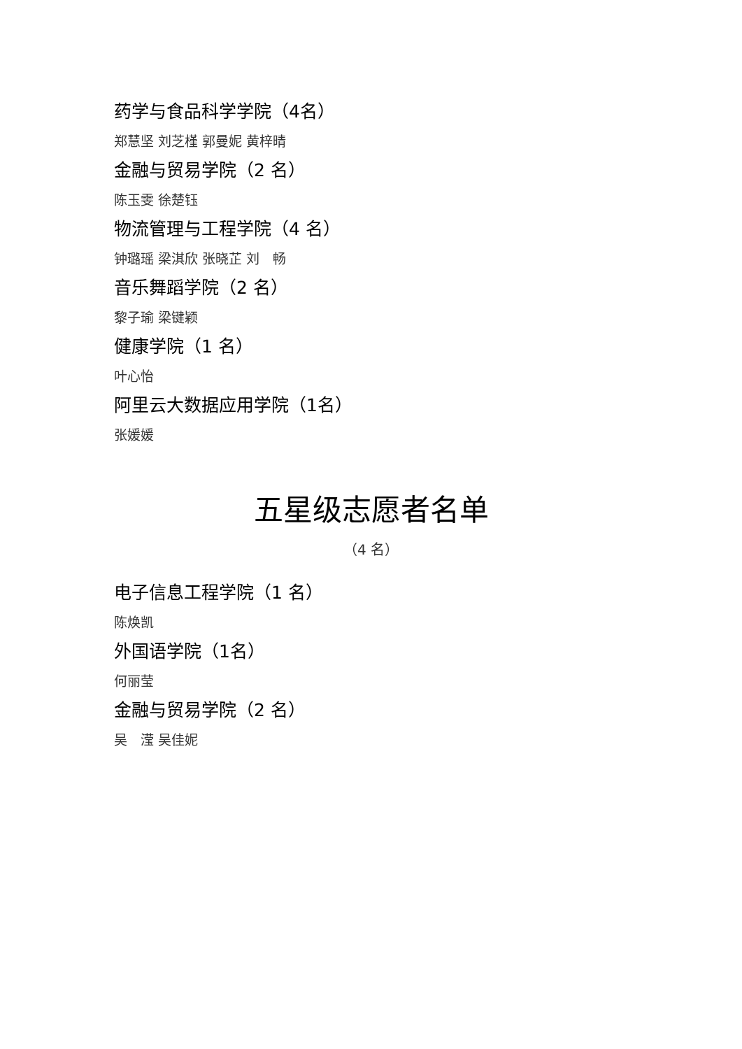药学与食品科学学院（4名）
郑慧坚 刘芝槿 郭曼妮 黄梓晴
金融与贸易学院（2 名）
陈玉雯 徐楚钰
物流管理与工程学院（4 名）
钟璐瑶 梁淇欣 张晓芷 刘　畅
音乐舞蹈学院（2 名）
黎子瑜 梁键颖
健康学院（1 名）
叶心怡
阿里云大数据应用学院（1名）
张媛媛
五星级志愿者名单
（4 名）
电子信息工程学院（1 名）
陈焕凯
外国语学院（1名）
何丽莹
金融与贸易学院（2 名）
吴　滢 吴佳妮